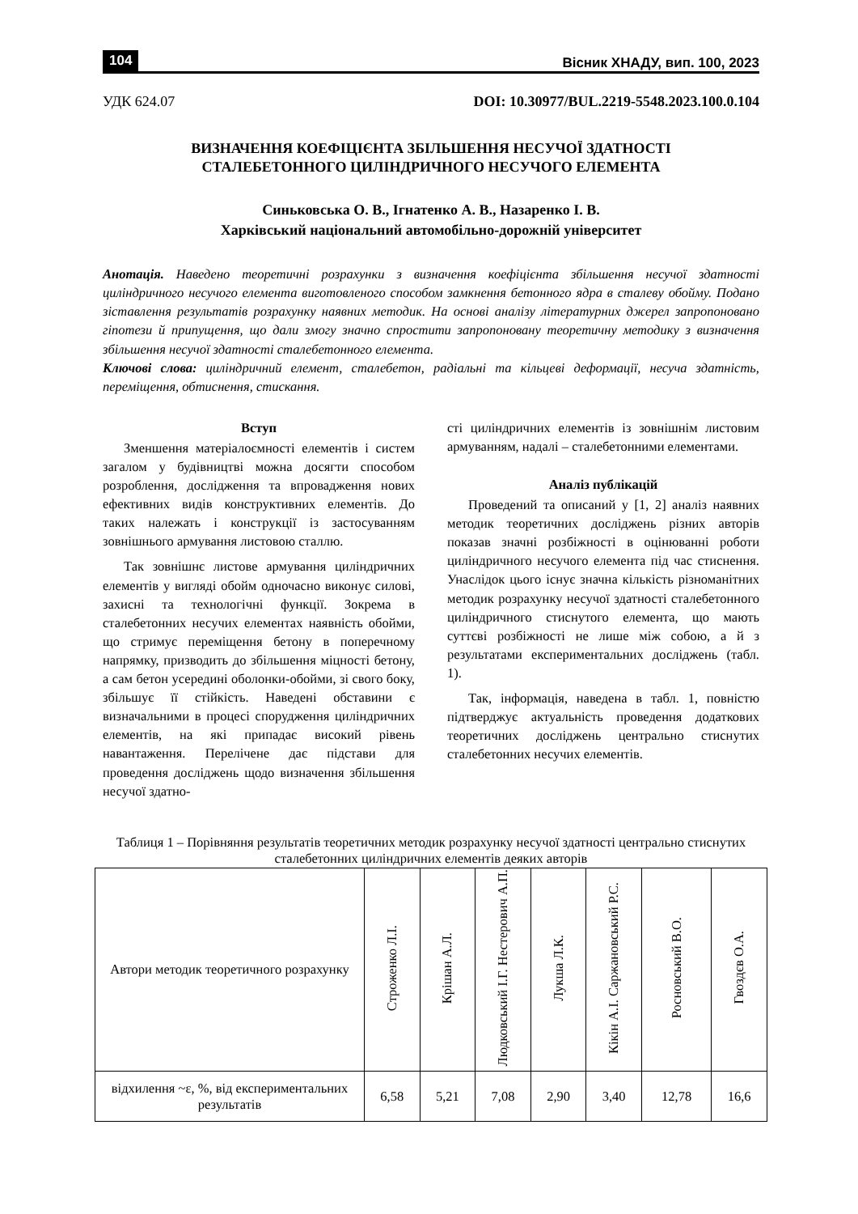104 Вісник ХНАДУ, вип. 100, 2023
УДК 624.07 DOI: 10.30977/BUL.2219-5548.2023.100.0.104
ВИЗНАЧЕННЯ КОЕФІЦІЄНТА ЗБІЛЬШЕННЯ НЕСУЧОЇ ЗДАТНОСТІ
СТАЛЕБЕТОННОГО ЦИЛІНДРИЧНОГО НЕСУЧОГО ЕЛЕМЕНТА
Синьковська О. В., Ігнатенко А. В., Назаренко І. В.
Харківський національний автомобільно-дорожній університет
Анотація. Наведено теоретичні розрахунки з визначення коефіцієнта збільшення несучої здатності циліндричного несучого елемента виготовленого способом замкнення бетонного ядра в сталеву обойму. Подано зіставлення результатів розрахунку наявних методик. На основі аналізу літературних джерел запропоновано гіпотези й припущення, що дали змогу значно спростити запропоновану теоретичну методику з визначення збільшення несучої здатності сталебетонного елемента.
Ключові слова: циліндричний елемент, сталебетон, радіальні та кільцеві деформації, несуча здатність, переміщення, обтиснення, стискання.
Вступ
Зменшення матеріалоємності елементів і систем загалом у будівництві можна досягти способом розроблення, дослідження та впровадження нових ефективних видів конструктивних елементів. До таких належать і конструкції із застосуванням зовнішнього армування листовою сталлю.
Так зовнішнє листове армування циліндричних елементів у вигляді обойм одночасно виконує силові, захисні та технологічні функції. Зокрема в сталебетонних несучих елементах наявність обойми, що стримує переміщення бетону в поперечному напрямку, призводить до збільшення міцності бетону, а сам бетон усередині оболонки-обойми, зі свого боку, збільшує її стійкість. Наведені обставини є визначальними в процесі спорудження циліндричних елементів, на які припадає високий рівень навантаження. Перелічене дає підстави для проведення досліджень щодо визначення збільшення несучої здатно-
сті циліндричних елементів із зовнішнім листовим армуванням, надалі – сталебетонними елементами.
Аналіз публікацій
Проведений та описаний у [1, 2] аналіз наявних методик теоретичних досліджень різних авторів показав значні розбіжності в оцінюванні роботи циліндричного несучого елемента під час стиснення. Унаслідок цього існує значна кількість різноманітних методик розрахунку несучої здатності сталебетонного циліндричного стиснутого елемента, що мають суттєві розбіжності не лише між собою, а й з результатами експериментальних досліджень (табл. 1).
Так, інформація, наведена в табл. 1, повністю підтверджує актуальність проведення додаткових теоретичних досліджень центрально стиснутих сталебетонних несучих елементів.
Таблиця 1 – Порівняння результатів теоретичних методик розрахунку несучої здатності центрально стиснутих сталебетонних циліндричних елементів деяких авторів
| Автори методик теоретичного розрахунку | Строженко Л.І. | Крішан А.Л. | Людковський І.Г. Нестерович А.П. | Лукша Л.К. | Кікін А.І. Саржановський Р.С. | Росновський В.О. | Гвоздєв О.А. |
| --- | --- | --- | --- | --- | --- | --- | --- |
| відхилення ~ε, %, від експериментальних результатів | 6,58 | 5,21 | 7,08 | 2,90 | 3,40 | 12,78 | 16,6 |